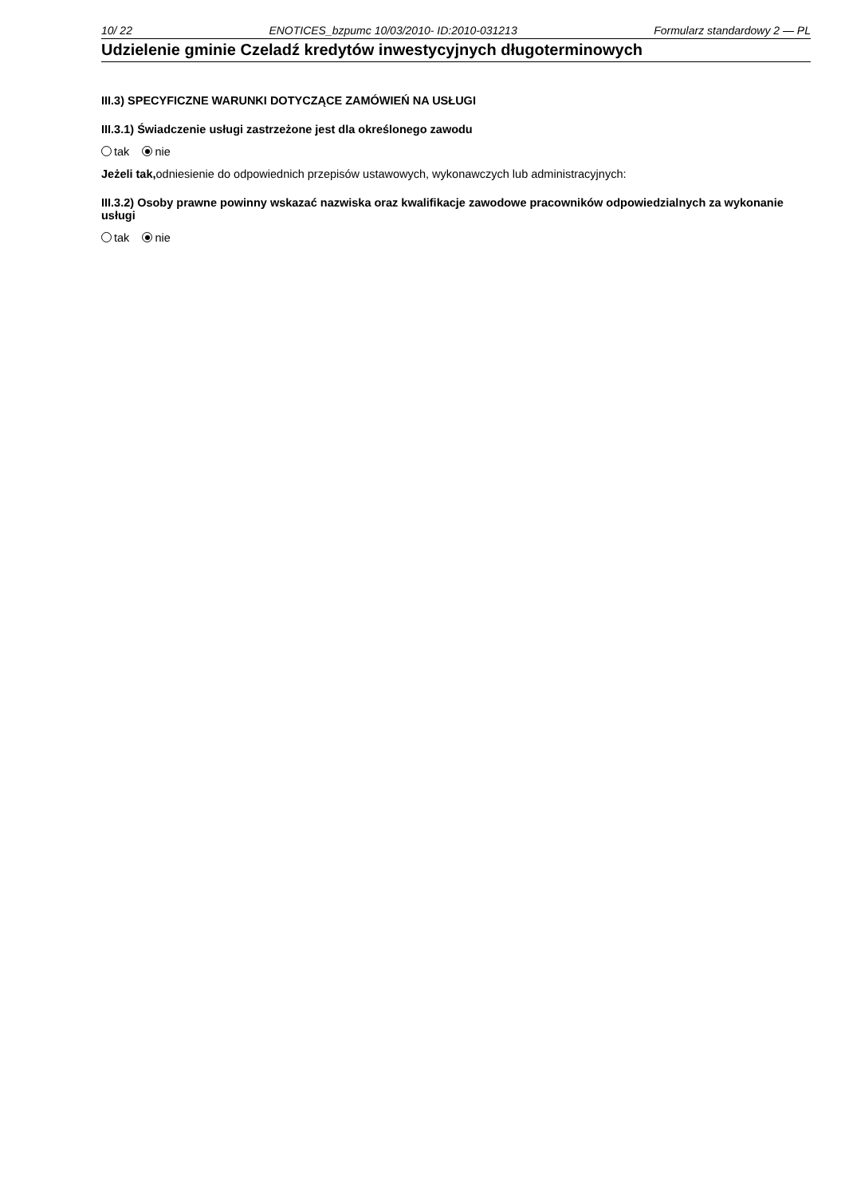10/ 22 ENOTICES_bzpumc 10/03/2010- ID:2010-031213 Formularz standardowy 2 — PL
Udzielenie gminie Czeladź kredytów inwestycyjnych długoterminowych
III.3) SPECYFICZNE WARUNKI DOTYCZĄCE ZAMÓWIEŃ NA USŁUGI
III.3.1) Świadczenie usługi zastrzeżone jest dla określonego zawodu
tak nie
Jeżeli tak, odniesienie do odpowiednich przepisów ustawowych, wykonawczych lub administracyjnych:
III.3.2) Osoby prawne powinny wskazać nazwiska oraz kwalifikacje zawodowe pracowników odpowiedzialnych za wykonanie usługi
tak nie